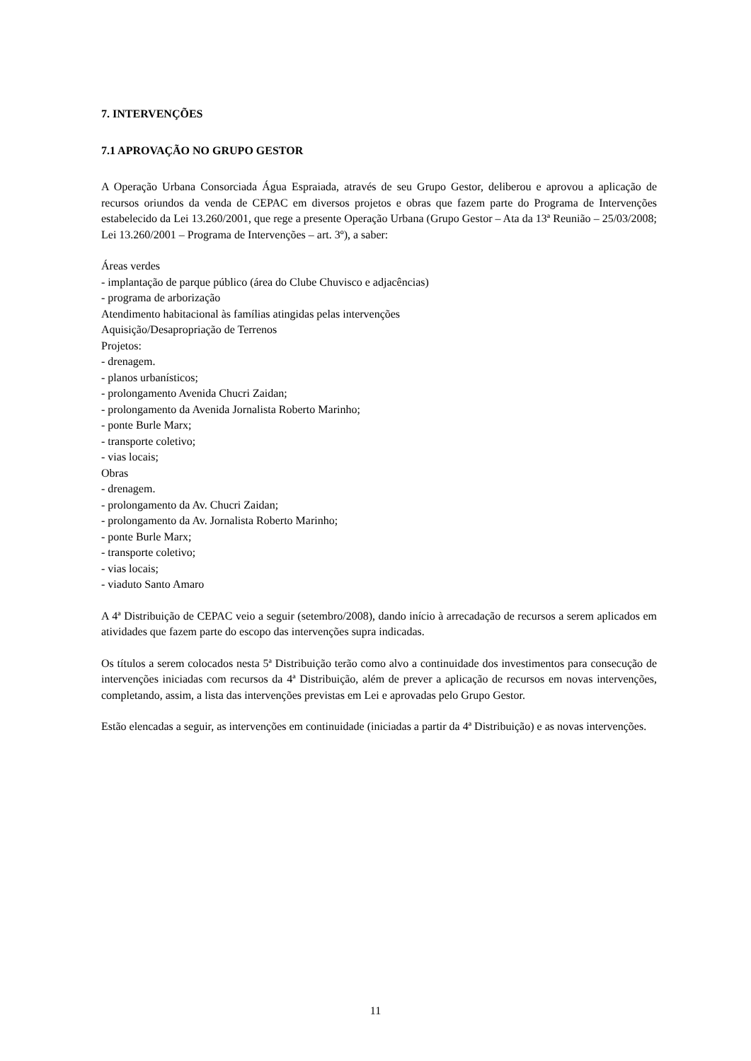7. INTERVENÇÕES
7.1 APROVAÇÃO NO GRUPO GESTOR
A Operação Urbana Consorciada Água Espraiada, através de seu Grupo Gestor, deliberou e aprovou a aplicação de recursos oriundos da venda de CEPAC em diversos projetos e obras que fazem parte do Programa de Intervenções estabelecido da Lei 13.260/2001, que rege a presente Operação Urbana (Grupo Gestor – Ata da 13ª Reunião – 25/03/2008; Lei 13.260/2001 – Programa de Intervenções – art. 3º), a saber:
Áreas verdes
- implantação de parque público (área do Clube Chuvisco e adjacências)
- programa de arborização
Atendimento habitacional às famílias atingidas pelas intervenções
Aquisição/Desapropriação de Terrenos
Projetos:
- drenagem.
- planos urbanísticos;
- prolongamento Avenida Chucri Zaidan;
- prolongamento da Avenida Jornalista Roberto Marinho;
- ponte Burle Marx;
- transporte coletivo;
- vias locais;
Obras
- drenagem.
- prolongamento da Av. Chucri Zaidan;
- prolongamento da Av. Jornalista Roberto Marinho;
- ponte Burle Marx;
- transporte coletivo;
- vias locais;
- viaduto Santo Amaro
A 4ª Distribuição de CEPAC veio a seguir (setembro/2008), dando início à arrecadação de recursos a serem aplicados em atividades que fazem parte do escopo das intervenções supra indicadas.
Os títulos a serem colocados nesta 5ª Distribuição terão como alvo a continuidade dos investimentos para consecução de intervenções iniciadas com recursos da 4ª Distribuição, além de prever a aplicação de recursos em novas intervenções, completando, assim, a lista das intervenções previstas em Lei e aprovadas pelo Grupo Gestor.
Estão elencadas a seguir, as intervenções em continuidade (iniciadas a partir da 4ª Distribuição) e as novas intervenções.
11